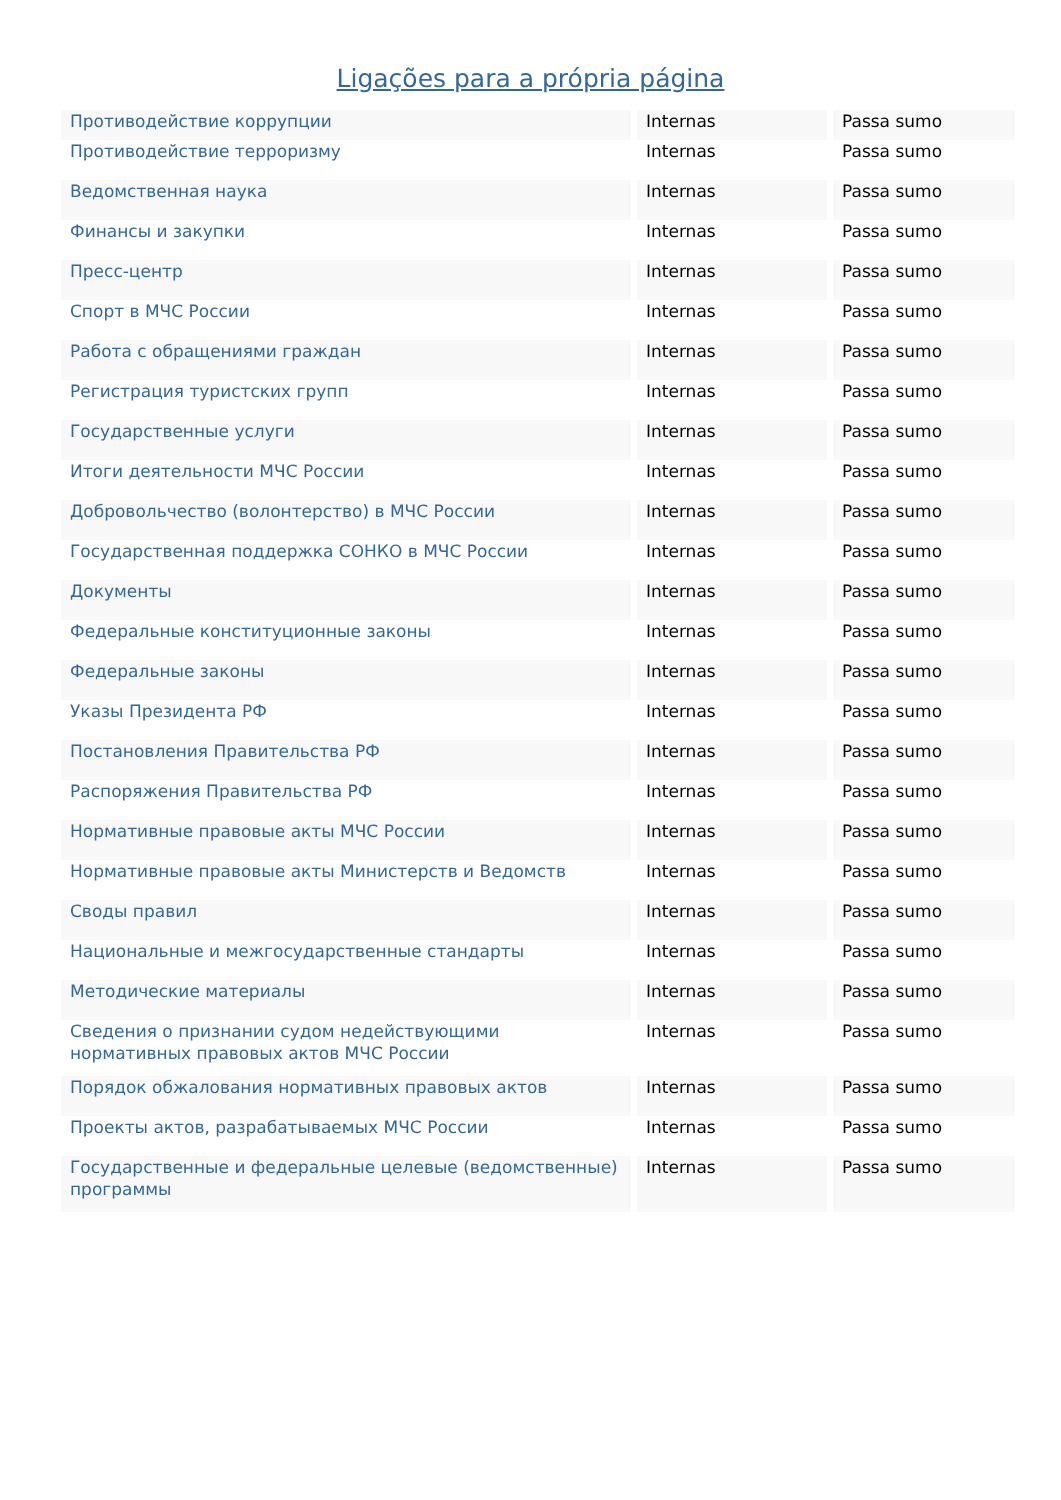Ligações para a própria página
| Противодействие коррупции | Internas | Passa sumo |
| Противодействие терроризму | Internas | Passa sumo |
| Ведомственная наука | Internas | Passa sumo |
| Финансы и закупки | Internas | Passa sumo |
| Пресс-центр | Internas | Passa sumo |
| Спорт в МЧС России | Internas | Passa sumo |
| Работа с обращениями граждан | Internas | Passa sumo |
| Регистрация туристских групп | Internas | Passa sumo |
| Государственные услуги | Internas | Passa sumo |
| Итоги деятельности МЧС России | Internas | Passa sumo |
| Добровольчество (волонтерство) в МЧС России | Internas | Passa sumo |
| Государственная поддержка СОНКО в МЧС России | Internas | Passa sumo |
| Документы | Internas | Passa sumo |
| Федеральные конституционные законы | Internas | Passa sumo |
| Федеральные законы | Internas | Passa sumo |
| Указы Президента РФ | Internas | Passa sumo |
| Постановления Правительства РФ | Internas | Passa sumo |
| Распоряжения Правительства РФ | Internas | Passa sumo |
| Нормативные правовые акты МЧС России | Internas | Passa sumo |
| Нормативные правовые акты Министерств и Ведомств | Internas | Passa sumo |
| Своды правил | Internas | Passa sumo |
| Национальные и межгосударственные стандарты | Internas | Passa sumo |
| Методические материалы | Internas | Passa sumo |
| Сведения о признании судом недействующими нормативных правовых актов МЧС России | Internas | Passa sumo |
| Порядок обжалования нормативных правовых актов | Internas | Passa sumo |
| Проекты актов, разрабатываемых МЧС России | Internas | Passa sumo |
| Государственные и федеральные целевые (ведомственные) программы | Internas | Passa sumo |